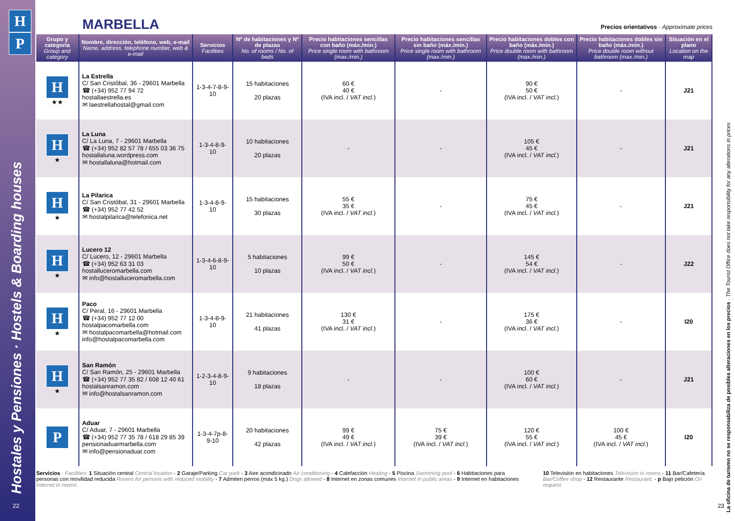H
P
Hostales y Pensiones · Hostels & Boarding houses
22
MARBELLA
Precios orientativos · Approximate prices
| Grupo y categoría Group and category | Nombre, dirección, teléfono, web, e-mail Name, address, telephone number, web & e-mail | Servicios Facilities | Nº de habitaciones y Nº de plazas No. of rooms / No. of beds | Precio habitaciones sencillas con baño (máx./mín.) Price single room with bathroom (max./min.) | Precio habitaciones sencillas sin baño (máx./mín.) Price single room with bathroom (max./min.) | Precio habitaciones dobles con baño (máx./mín.) Price double room with bathroom (max./min.) | Precio habitaciones dobles sin baño (máx./mín.) Price double room without bathroom (max./min.) | Situación en el plano Location on the map |
| --- | --- | --- | --- | --- | --- | --- | --- | --- |
| H ★★ | La Estrella C/ San Cristóbal, 36 - 29601 Marbella ☎ (+34) 952 77 94 72 hostallaestrella.es ✉ laestrellahostal@gmail.com | 1-3-4-7-8-9-10 | 15 habitaciones 20 plazas | 60 € 40 € (IVA incl. / VAT incl. ) | - | 90 € 50 € (IVA incl. / VAT incl. ) | - | J21 |
| H ★ | La Luna C/ La Luna, 7 - 29601 Marbella ☎ (+34) 952 82 57 78 / 655 03 36 75 hostallaluna.wordpress.com ✉ hostallaluna@hotmail.com | 1-3-4-8-9-10 | 10 habitaciones 20 plazas | - | - | 105 € 45 € (IVA incl. / VAT incl. ) | - | J21 |
| H ★ | La Pilarica C/ San Cristóbal, 31 - 29601 Marbella ☎ (+34) 952 77 42 52 ✉ hostalpilarica@telefonica.net | 1-3-4-8-9-10 | 15 habitaciones 30 plazas | 55 € 35 € (IVA incl. / VAT incl. ) | - | 75 € 45 € (IVA incl. / VAT incl. ) | - | J21 |
| H ★ | Lucero 12 C/ Lucero, 12 - 29601 Marbella ☎ (+34) 952 63 31 03 hostalluceromarbella.com ✉ info@hostalluceromarbella.com | 1-3-4-6-8-9-10 | 5 habitaciones 10 plazas | 99 € 50 € (IVA incl. / VAT incl. ) | - | 145 € 54 € (IVA incl. / VAT incl. ) | - | J22 |
| H ★ | Paco C/ Peral, 16 - 29601 Marbella ☎ (+34) 952 77 12 00 hostalpacomarbella.com ✉ hostalpacomarbella@hotmail.com info@hostalpacomarbella.com | 1-3-4-8-9-10 | 21 habitaciones 41 plazas | 130 € 31 € (IVA incl. / VAT incl. ) | - | 175 € 36 € (IVA incl. / VAT incl. ) | - | I20 |
| H ★ | San Ramón C/ San Ramón, 25 - 29601 Marbella ☎ (+34) 952 77 35 82 / 608 12 40 61 hostalsanramon.com ✉ info@hostalsanramon.com | 1-2-3-4-8-9-10 | 9 habitaciones 18 plazas | - | - | 100 € 60 € (IVA incl. / VAT incl. ) | - | J21 |
| P | Aduar C/ Aduar, 7 - 29601 Marbella ☎ (+34) 952 77 35 78 / 618 29 85 39 pensionaduarmarbella.com ✉ info@pensionaduar.com | 1-3-4-7p-8-9-10 | 20 habitaciones 42 plazas | 99 € 49 € (IVA incl. / VAT incl. ) | 75 € 39 € (IVA incl. / VAT incl. ) | 120 € 55 € (IVA incl. / VAT incl. ) | 100 € 45 € (IVA incl. / VAT incl. ) | I20 |
Servicios · Facilities: 1 Situación central Central location - 2 Garaje/Parking Car park - 3 Aire acondicinado Air conditioning - 4 Calefacción Heating - 5 Piscina Swimming pool - 6 Habitaciones para personas con movilidad reducida Rooms for persons with reduced mobility - 7 Admiten perros (máx 5 kg.) Dogs allowed - 8 Internet en zonas comunes Internet in public areas - 9 Internet en habitaciones Internet in rooms.
10 Televisión en habitaciones Television in rooms - 11 Bar/Cafetería Bar/Coffee shop - 12 Restaurante Restaurant. - p Bajo petición On request.
La oficina de turismo no se responsabiliza de posibles alteraciones en los precios · The Tourist Office does not take responsibility for any alterations in prices
23